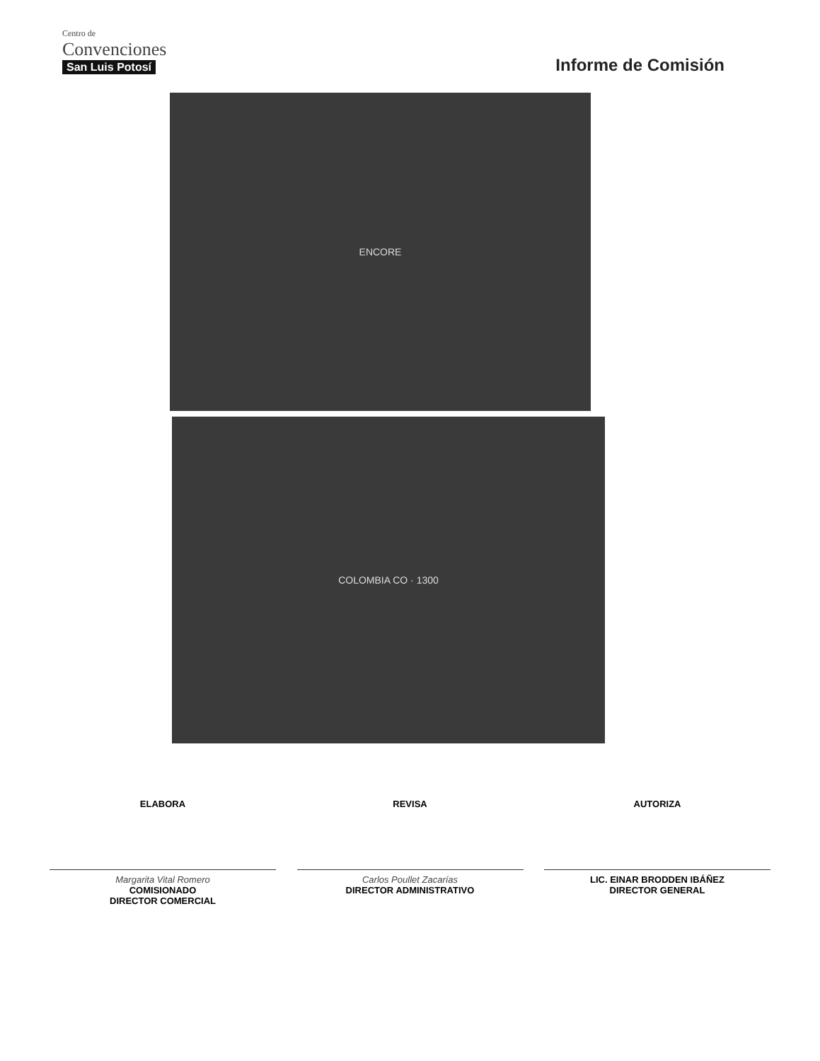Centro de
Convenciones
San Luis Potosí
Informe de Comisión
ENCORE
COLOMBIA CO · 1300
ELABORA
Margarita Vital Romero
COMISIONADO
DIRECTOR COMERCIAL
REVISA
Carlos Poullet Zacarías
DIRECTOR ADMINISTRATIVO
AUTORIZA
LIC. EINAR BRODDEN IBÁÑEZ
DIRECTOR GENERAL